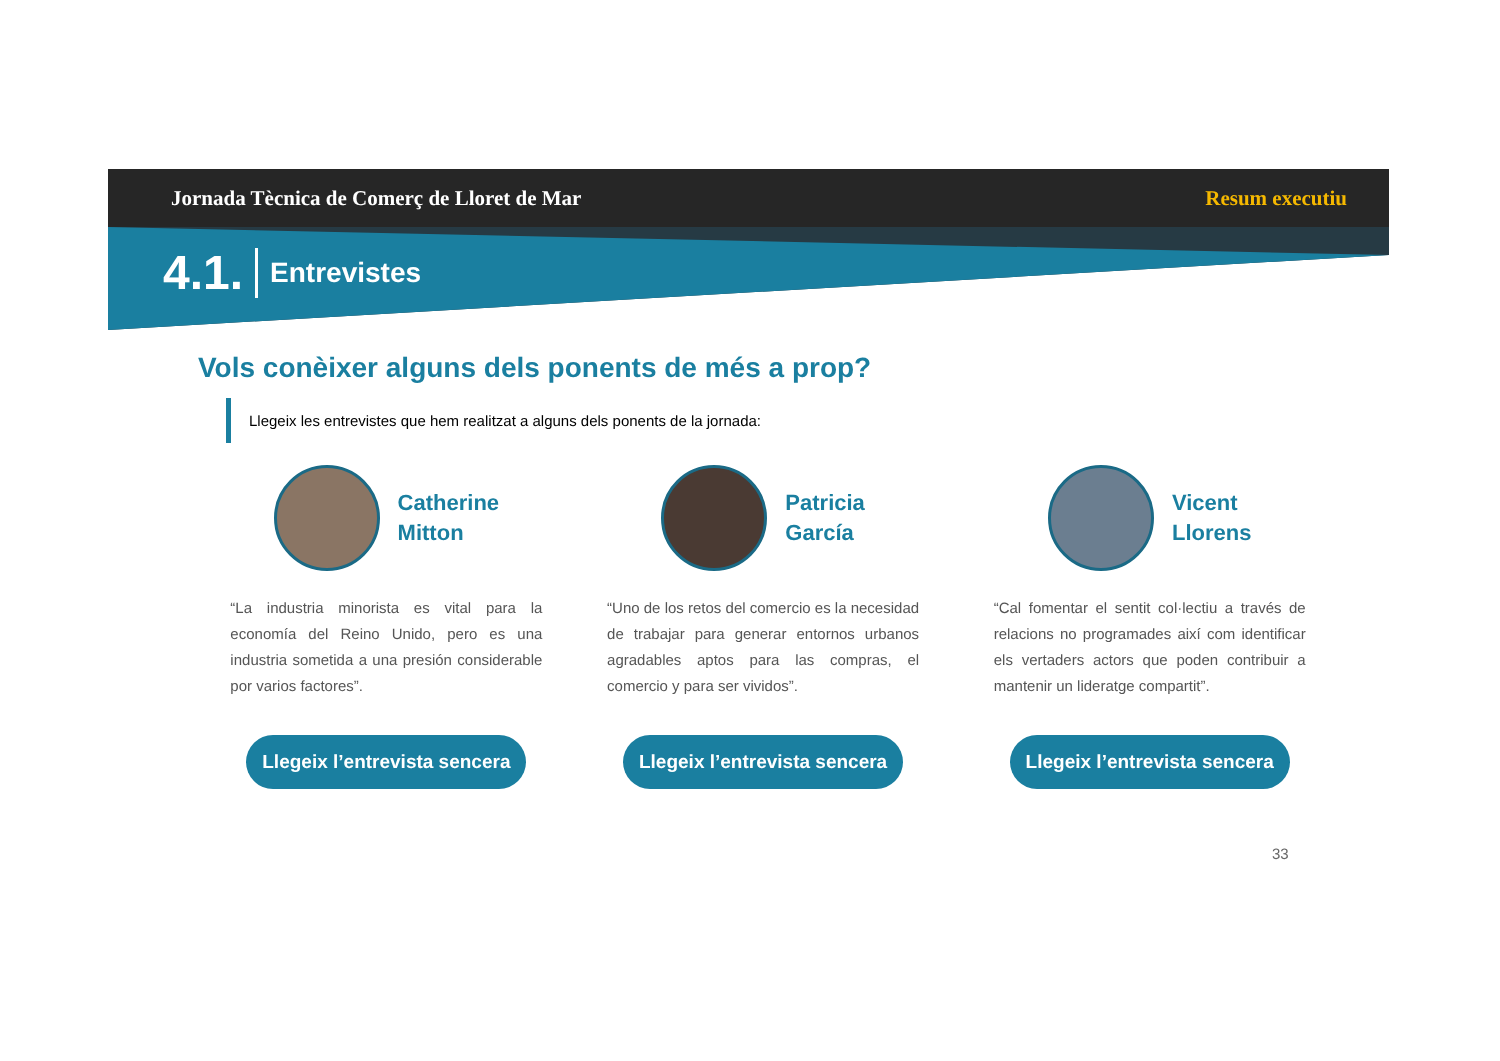Jornada Tècnica de Comerç de Lloret de Mar Resum executiu
4.1. Entrevistes
Vols conèixer alguns dels ponents de més a prop?
Llegeix les entrevistes que hem realitzat a alguns dels ponents de la jornada:
Catherine
Mitton
“La industria minorista es vital para la economía del Reino Unido, pero es una industria sometida a una presión considerable por varios factores”.
Llegeix l’entrevista sencera
Patricia
García
“Uno de los retos del comercio es la necesidad de trabajar para generar entornos urbanos agradables aptos para las compras, el comercio y para ser vividos”.
Llegeix l’entrevista sencera
Vicent
Llorens
“Cal fomentar el sentit col·lectiu a través de relacions no programades així com identificar els vertaders actors que poden contribuir a mantenir un lideratge compartit”.
Llegeix l’entrevista sencera
33